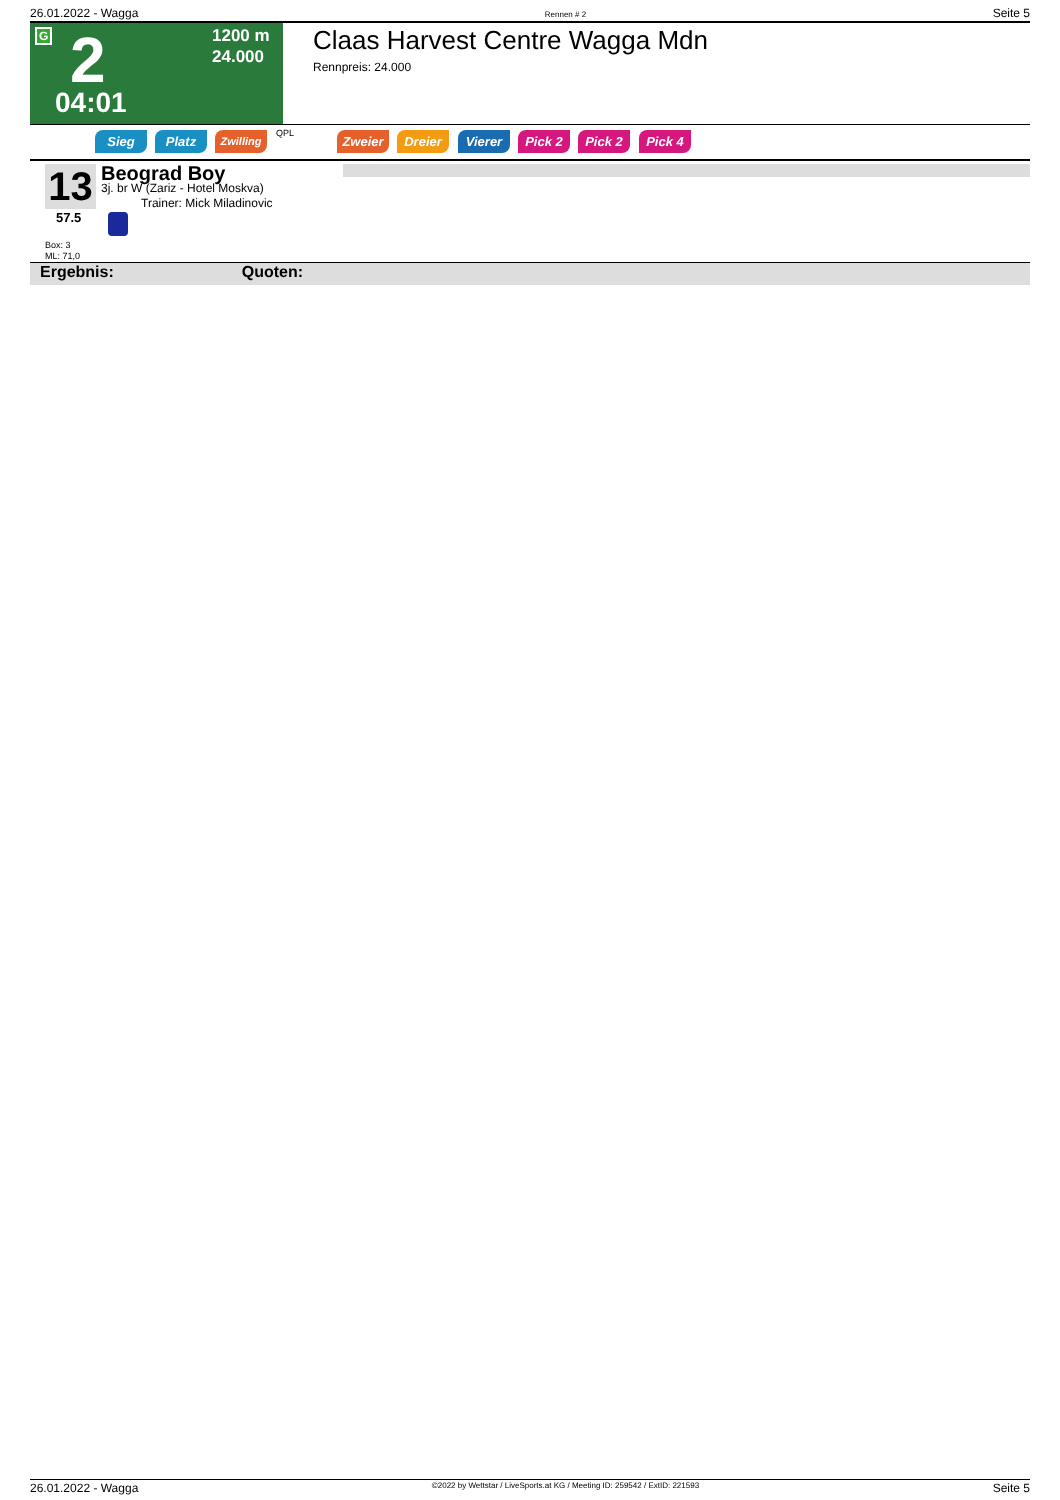26.01.2022 - Wagga Rennen # 2 Seite 5
G 2
04:01
1200 m
24.000
Claas Harvest Centre Wagga Mdn
Rennpreis: 24.000
Sieg Platz Zwilling QPL Zweier Dreier Vierer Pick 2 Pick 2 Pick 4
13
57.5
Beograd Boy
3j. br W (Zariz - Hotel Moskva)
Trainer: Mick Miladinovic
Box: 3
ML: 71,0
Ergebnis: Quoten:
26.01.2022 - Wagga ©2022 by Wettstar / LiveSports.at KG / Meeting ID: 259542 / ExtID: 221593 Seite 5